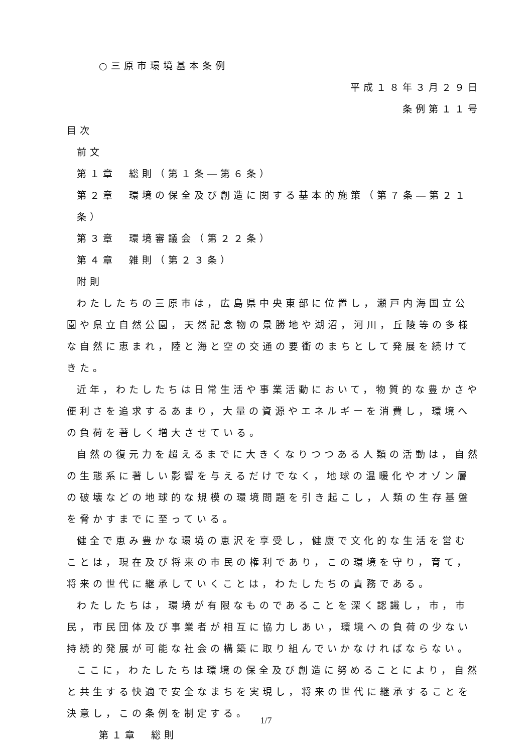○三原市環境基本条例
平成１８年３月２９日
条例第１１号
目次
前文
第１章　総則（第１条―第６条）
第２章　環境の保全及び創造に関する基本的施策（第７条―第２１条）
第３章　環境審議会（第２２条）
第４章　雑則（第２３条）
附則
わたしたちの三原市は，広島県中央東部に位置し，瀬戸内海国立公園や県立自然公園，天然記念物の景勝地や湖沼，河川，丘陵等の多様な自然に恵まれ，陸と海と空の交通の要衝のまちとして発展を続けてきた。
近年，わたしたちは日常生活や事業活動において，物質的な豊かさや便利さを追求するあまり，大量の資源やエネルギーを消費し，環境への負荷を著しく増大させている。
自然の復元力を超えるまでに大きくなりつつある人類の活動は，自然の生態系に著しい影響を与えるだけでなく，地球の温暖化やオゾン層の破壊などの地球的な規模の環境問題を引き起こし，人類の生存基盤を脅かすまでに至っている。
健全で恵み豊かな環境の恵沢を享受し，健康で文化的な生活を営むことは，現在及び将来の市民の権利であり，この環境を守り，育て，将来の世代に継承していくことは，わたしたちの責務である。
わたしたちは，環境が有限なものであることを深く認識し，市，市民，市民団体及び事業者が相互に協力しあい，環境への負荷の少ない持続的発展が可能な社会の構築に取り組んでいかなければならない。
ここに，わたしたちは環境の保全及び創造に努めることにより，自然と共生する快適で安全なまちを実現し，将来の世代に継承することを決意し，この条例を制定する。
第１章　総則
1/7